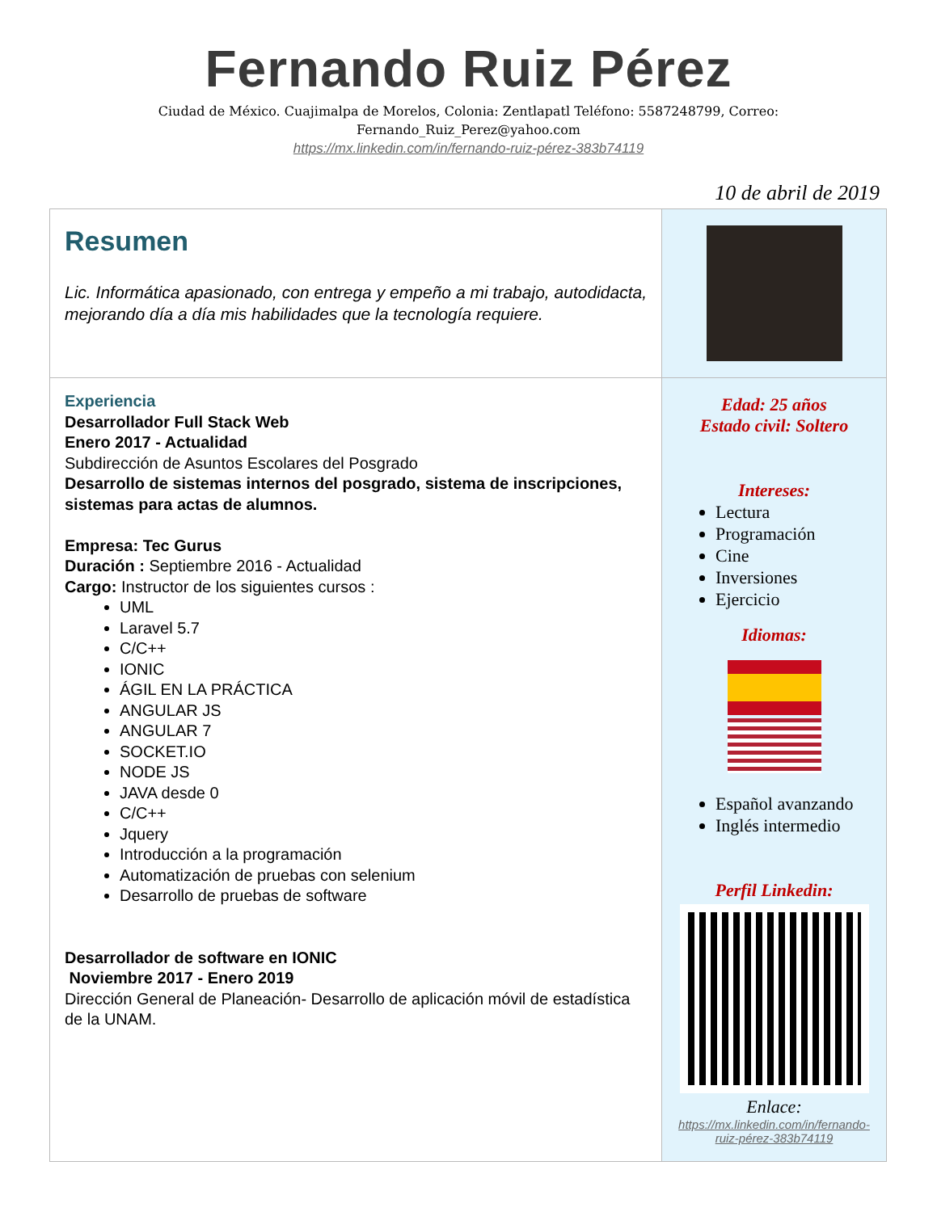Fernando Ruiz Pérez
Ciudad de México. Cuajimalpa de Morelos, Colonia: Zentlapatl Teléfono: 5587248799, Correo: Fernando_Ruiz_Perez@yahoo.com
https://mx.linkedin.com/in/fernando-ruiz-pérez-383b74119
10 de abril de 2019
| Resumen Lic. Informática apasionado, con entrega y empeño a mi trabajo, autodidacta, mejorando día a día mis habilidades que la tecnología requiere. | |
| Experiencia Desarrollador Full Stack Web Enero 2017 - Actualidad Subdirección de Asuntos Escolares del Posgrado Desarrollo de sistemas internos del posgrado, sistema de inscripciones, sistemas para actas de alumnos. Empresa: Tec Gurus Duración : Septiembre 2016 - Actualidad Cargo: Instructor de los siguientes cursos : UML Laravel 5.7 C/C++ IONIC ÁGIL EN LA PRÁCTICA ANGULAR JS ANGULAR 7 SOCKET.IO NODE JS JAVA desde 0 C/C++ Jquery Introducción a la programación Automatización de pruebas con selenium Desarrollo de pruebas de software Desarrollador de software en IONIC Noviembre 2017 - Enero 2019 Dirección General de Planeación- Desarrollo de aplicación móvil de estadística de la UNAM. | Edad: 25 años Estado civil: Soltero Intereses: Lectura Programación Cine Inversiones Ejercicio Idiomas: Español avanzando Inglés intermedio Perfil Linkedin: Enlace: https://mx.linkedin.com/in/fernando-ruiz-pérez-383b74119 |